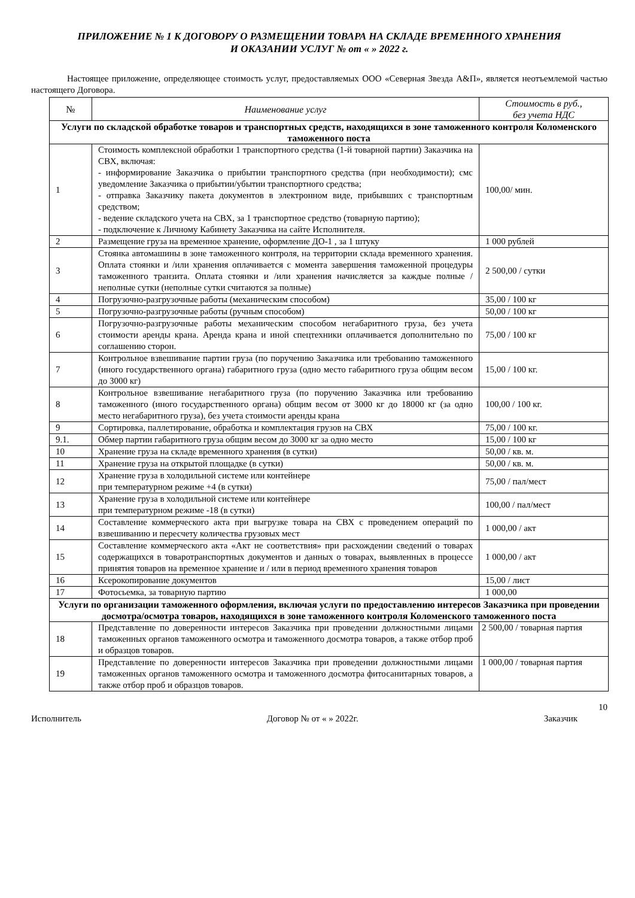ПРИЛОЖЕНИЕ № 1 К ДОГОВОРУ О РАЗМЕЩЕНИИ ТОВАРА НА СКЛАДЕ ВРЕМЕННОГО ХРАНЕНИЯ
И ОКАЗАНИИ УСЛУГ № от « » 2022 г.
Настоящее приложение, определяющее стоимость услуг, предоставляемых ООО «Северная Звезда А&П», является неотъемлемой частью настоящего Договора.
| № | Наименование услуг | Стоимость в руб., без учета НДС |
| --- | --- | --- |
| Услуги по складской обработке товаров и транспортных средств, находящихся в зоне таможенного контроля Коломенского таможенного поста | | |
| 1 | Стоимость комплексной обработки 1 транспортного средства (1-й товарной партии) Заказчика на СВХ, включая: - информирование Заказчика о прибытии транспортного средства (при необходимости); смс уведомление Заказчика о прибытии/убытии транспортного средства; - отправка Заказчику пакета документов в электронном виде, прибывших с транспортным средством; - ведение складского учета на СВХ, за 1 транспортное средство (товарную партию); - подключение к Личному Кабинету Заказчика на сайте Исполнителя. | 100,00/ мин. |
| 2 | Размещение груза на временное хранение, оформление ДО-1 , за 1 штуку | 1 000 рублей |
| 3 | Стоянка автомашины в зоне таможенного контроля, на территории склада временного хранения. Оплата стоянки и /или хранения оплачивается с момента завершения таможенной процедуры таможенного транзита. Оплата стоянки и /или хранения начисляется за каждые полные / неполные сутки (неполные сутки считаются за полные) | 2 500,00 / сутки |
| 4 | Погрузочно-разгрузочные работы (механическим способом) | 35,00 / 100 кг |
| 5 | Погрузочно-разгрузочные работы (ручным способом) | 50,00 / 100 кг |
| 6 | Погрузочно-разгрузочные работы механическим способом негабаритного груза, без учета стоимости аренды крана. Аренда крана и иной спецтехники оплачивается дополнительно по соглашению сторон. | 75,00 / 100 кг |
| 7 | Контрольное взвешивание партии груза (по поручению Заказчика или требованию таможенного (иного государственного органа) габаритного груза (одно место габаритного груза общим весом до 3000 кг) | 15,00 / 100 кг. |
| 8 | Контрольное взвешивание негабаритного груза (по поручению Заказчика или требованию таможенного (иного государственного органа) общим весом от 3000 кг до 18000 кг (за одно место негабаритного груза), без учета стоимости аренды крана | 100,00 / 100 кг. |
| 9 | Сортировка, паллетирование, обработка и комплектация грузов на СВХ | 75,00 / 100 кг. |
| 9.1. | Обмер партии габаритного груза общим весом до 3000 кг за одно место | 15,00 / 100 кг |
| 10 | Хранение груза на складе временного хранения (в сутки) | 50,00 / кв. м. |
| 11 | Хранение груза на открытой площадке (в сутки) | 50,00 / кв. м. |
| 12 | Хранение груза в холодильной системе или контейнере при температурном режиме +4 (в сутки) | 75,00 / пал/мест |
| 13 | Хранение груза в холодильной системе или контейнере при температурном режиме -18 (в сутки) | 100,00 / пал/мест |
| 14 | Составление коммерческого акта при выгрузке товара на СВХ с проведением операций по взвешиванию и пересчету количества грузовых мест | 1 000,00 / акт |
| 15 | Составление коммерческого акта «Акт не соответствия» при расхождении сведений о товарах содержащихся в товаротранспортных документов и данных о товарах, выявленных в процессе принятия товаров на временное хранение и / или в период временного хранения товаров | 1 000,00 / акт |
| 16 | Ксерокопирование документов | 15,00 / лист |
| 17 | Фотосьемка, за товарную партию | 1 000,00 |
| Услуги по организации таможенного оформления, включая услуги по предоставлению интересов Заказчика при проведении досмотра/осмотра товаров, находящихся в зоне таможенного контроля Коломенского таможенного поста | | |
| 18 | Представление по доверенности интересов Заказчика при проведении должностными лицами таможенных органов таможенного осмотра и таможенного досмотра товаров, а также отбор проб и образцов товаров. | 2 500,00 / товарная партия |
| 19 | Представление по доверенности интересов Заказчика при проведении должностными лицами таможенных органов таможенного осмотра и таможенного досмотра фитосанитарных товаров, а также отбор проб и образцов товаров. | 1 000,00 / товарная партия |
10
Исполнитель Договор № от « » 2022г. Заказчик